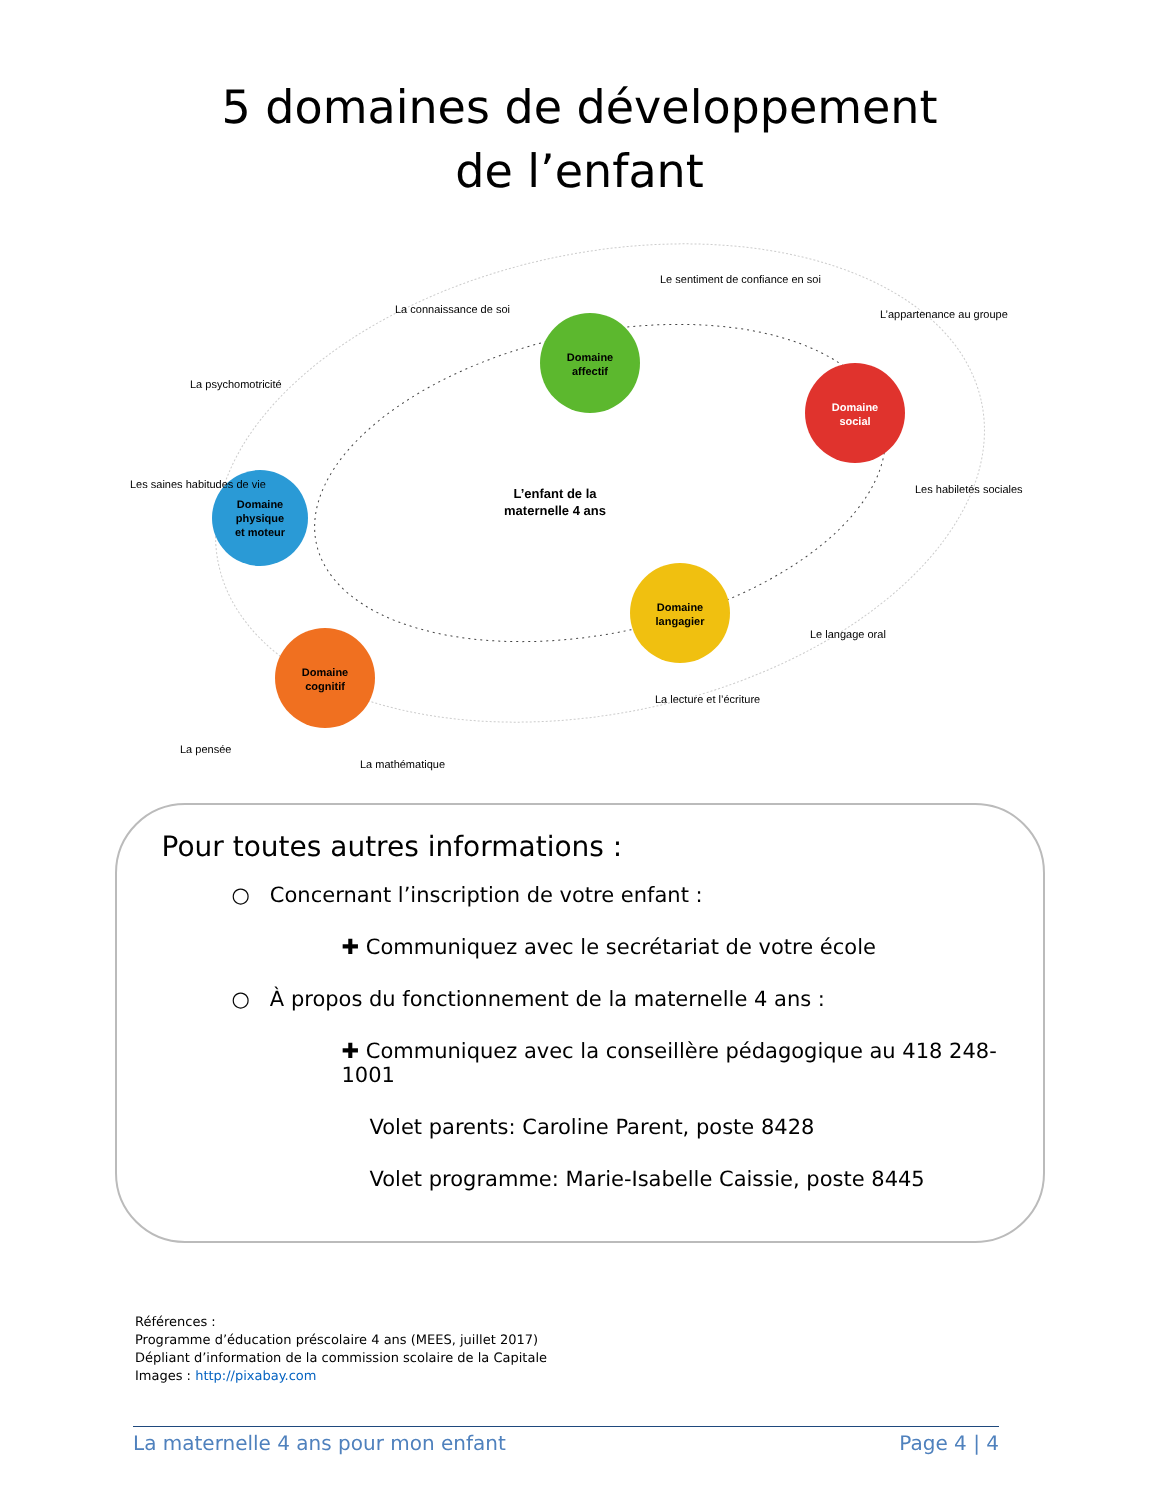5 domaines de développement
de l’enfant
Domaine
affectif
Domaine
social
Domaine
physique
et moteur
Domaine
langagier
Domaine
cognitif
L’enfant de la
maternelle 4 ans
Le sentiment de confiance en soi
La connaissance de soi
L’appartenance au groupe
La psychomotricité
Les saines habitudes de vie
Les habiletés sociales
Le langage oral
La lecture et l’écriture
La pensée
La mathématique
Pour toutes autres informations :
○ Concernant l’inscription de votre enfant :
✚ Communiquez avec le secrétariat de votre école
○ À propos du fonctionnement de la maternelle 4 ans :
✚ Communiquez avec la conseillère pédagogique au 418 248-1001
Volet parents: Caroline Parent, poste 8428
Volet programme: Marie-Isabelle Caissie, poste 8445
Références :
Programme d’éducation préscolaire 4 ans (MEES, juillet 2017)
Dépliant d’information de la commission scolaire de la Capitale
Images : http://pixabay.com
La maternelle 4 ans pour mon enfant Page 4 | 4